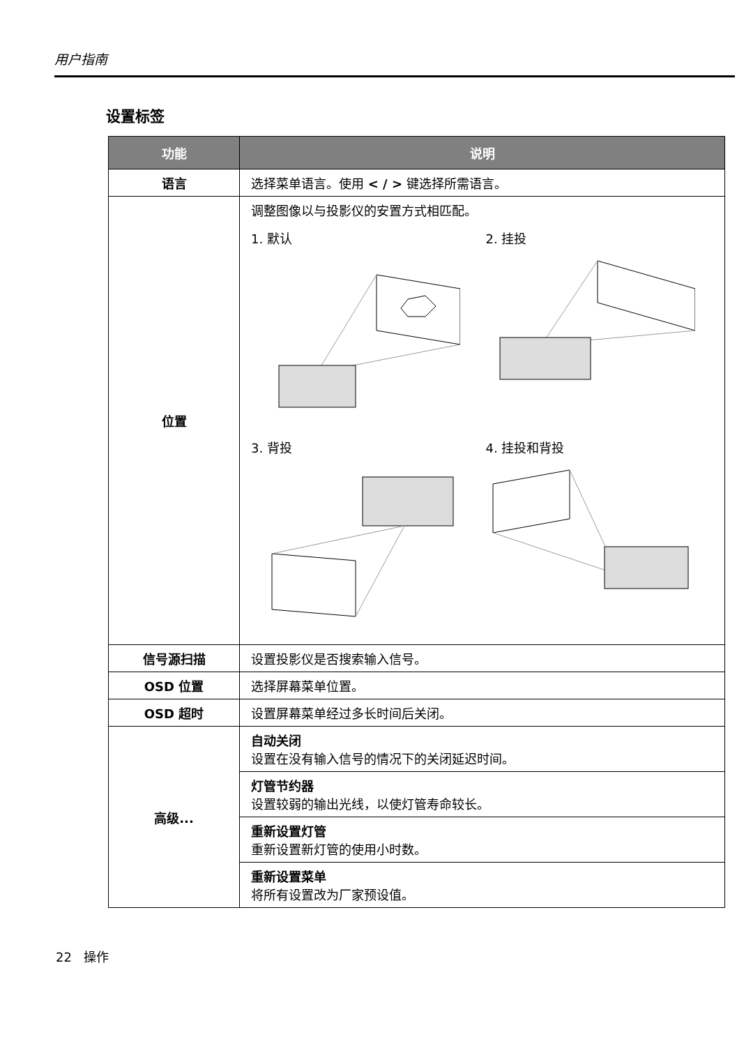用户指南
设置标签
| 功能 | 说明 |
| --- | --- |
| 语言 | 选择菜单语言。使用 < / > 键选择所需语言。 |
| 位置 | 调整图像以与投影仪的安置方式相匹配。 1. 默认 2. 挂投 3. 背投 4. 挂投和背投 |
| 信号源扫描 | 设置投影仪是否搜索输入信号。 |
| OSD 位置 | 选择屏幕菜单位置。 |
| OSD 超时 | 设置屏幕菜单经过多长时间后关闭。 |
| 高级... | 自动关闭 设置在没有输入信号的情况下的关闭延迟时间。 |
| | 灯管节约器 设置较弱的输出光线，以使灯管寿命较长。 |
| | 重新设置灯管 重新设置新灯管的使用小时数。 |
| | 重新设置菜单 将所有设置改为厂家预设值。 |
22 操作